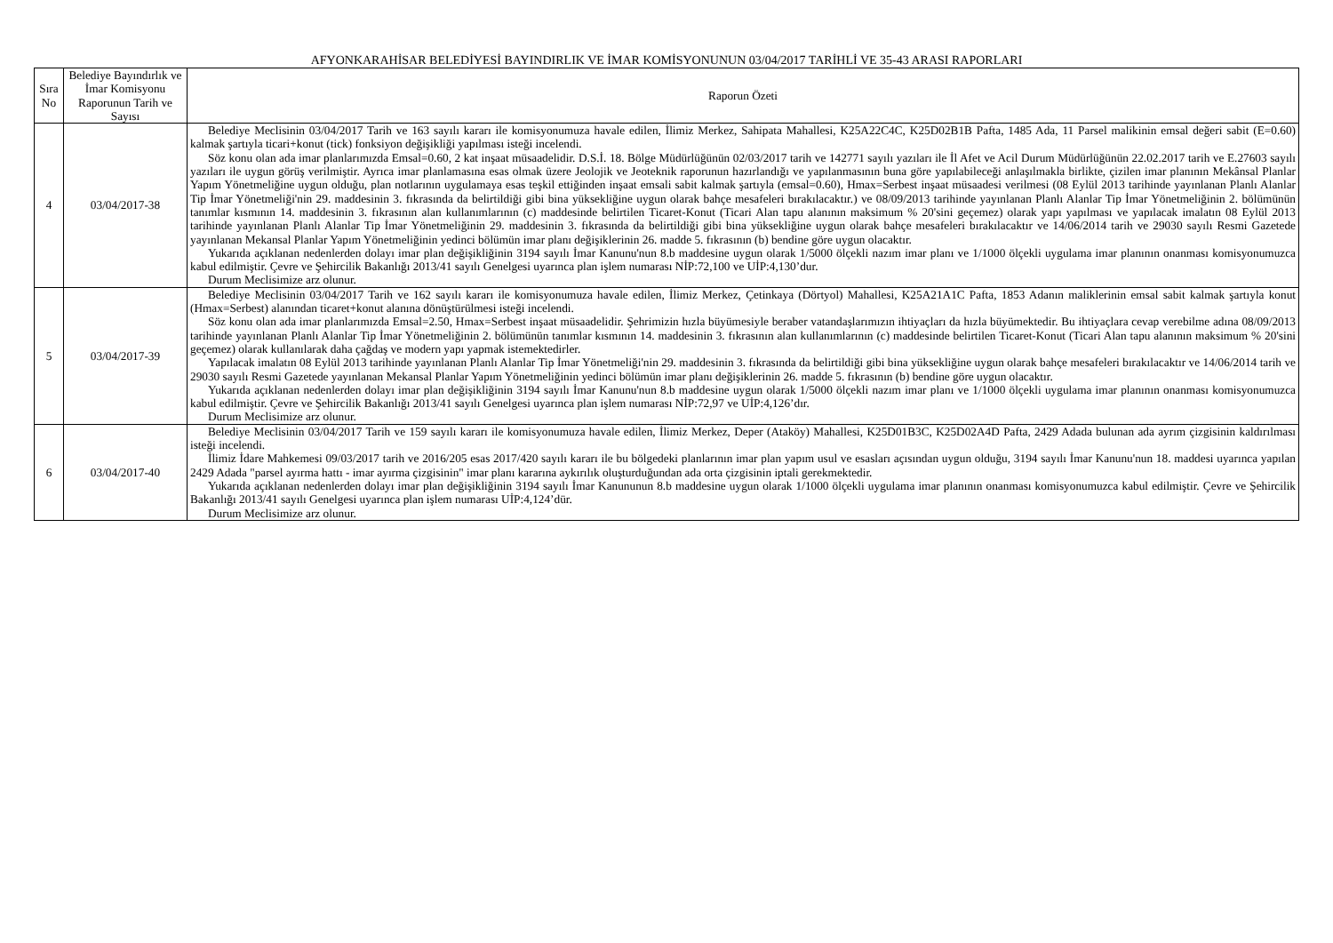AFYONKARAHİSAR BELEDİYESİ BAYINDIRLIK VE İMAR KOMİSYONUNUN 03/04/2017 TARİHLİ VE 35-43 ARASI RAPORLARI
| Sıra No | Belediye Bayındırlık ve İmar Komisyonu Raporunun Tarih ve Sayısı | Raporun Özeti |
| --- | --- | --- |
| 4 | 03/04/2017-38 | Belediye Meclisinin 03/04/2017 Tarih ve 163 sayılı kararı ile komisyonumuza havale edilen, İlimiz Merkez, Sahipata Mahallesi, K25A22C4C, K25D02B1B Pafta, 1485 Ada, 11 Parsel malikinin emsal değeri sabit (E=0.60) kalmak şartıyla ticari+konut (tick) fonksiyon değişikliği yapılması isteği incelendi. Söz konu olan ada imar planlarımızda Emsal=0.60, 2 kat inşaat müsaadelidir. D.S.İ. 18. Bölge Müdürlüğünün 02/03/2017 tarih ve 142771 sayılı yazıları ile İl Afet ve Acil Durum Müdürlüğünün 22.02.2017 tarih ve E.27603 sayılı yazıları ile uygun görüş verilmiştir. Ayrıca imar planlamasına esas olmak üzere Jeolojik ve Jeoteknik raporunun hazırlandığı ve yapılanmasının buna göre yapılabileceği anlaşılmakla birlikte, çizilen imar planının Mekânsal Planlar Yapım Yönetmeliğine uygun olduğu, plan notlarının uygulamaya esas teşkil ettiğinden inşaat emsali sabit kalmak şartıyla (emsal=0.60), Hmax=Serbest inşaat müsaadesi verilmesi (08 Eylül 2013 tarihinde yayınlanan Planlı Alanlar Tip İmar Yönetmeliği'nin 29. maddesinin 3. fıkrasında da belirtildiği gibi bina yüksekliğine uygun olarak bahçe mesafeleri bırakılacaktır.) ve 08/09/2013 tarihinde yayınlanan Planlı Alanlar Tip İmar Yönetmeliğinin 2. bölümünün tanımlar kısmının 14. maddesinin 3. fıkrasının alan kullanımlarının (c) maddesinde belirtilen Ticaret-Konut (Ticari Alan tapu alanının maksimum % 20'sini geçemez) olarak yapı yapılması ve yapılacak imalatın 08 Eylül 2013 tarihinde yayınlanan Planlı Alanlar Tip İmar Yönetmeliğinin 29. maddesinin 3. fıkrasında da belirtildiği gibi bina yüksekliğine uygun olarak bahçe mesafeleri bırakılacaktır ve 14/06/2014 tarih ve 29030 sayılı Resmi Gazetede yayınlanan Mekansal Planlar Yapım Yönetmeliğinin yedinci bölümün imar planı değişiklerinin 26. madde 5. fıkrasının (b) bendine göre uygun olacaktır. Yukarıda açıklanan nedenlerden dolayı imar plan değişikliğinin 3194 sayılı İmar Kanunu'nun 8.b maddesine uygun olarak 1/5000 ölçekli nazım imar planı ve 1/1000 ölçekli uygulama imar planının onanması komisyonumuzca kabul edilmiştir. Çevre ve Şehircilik Bakanlığı 2013/41 sayılı Genelgesi uyarınca plan işlem numarası NİP:72,100 ve UİP:4,130’dur. Durum Meclisimize arz olunur. |
| 5 | 03/04/2017-39 | Belediye Meclisinin 03/04/2017 Tarih ve 162 sayılı kararı ile komisyonumuza havale edilen, İlimiz Merkez, Çetinkaya (Dörtyol) Mahallesi, K25A21A1C Pafta, 1853 Adanın maliklerinin emsal sabit kalmak şartıyla konut (Hmax=Serbest) alanından ticaret+konut alanına dönüştürülmesi isteği incelendi. Söz konu olan ada imar planlarımızda Emsal=2.50, Hmax=Serbest inşaat müsaadelidir. Şehrimizin hızla büyümesiyle beraber vatandaşlarımızın ihtiyaçları da hızla büyümektedir. Bu ihtiyaçlara cevap verebilme adına 08/09/2013 tarihinde yayınlanan Planlı Alanlar Tip İmar Yönetmeliğinin 2. bölümünün tanımlar kısmının 14. maddesinin 3. fıkrasının alan kullanımlarının (c) maddesinde belirtilen Ticaret-Konut (Ticari Alan tapu alanının maksimum % 20'sini geçemez) olarak kullanılarak daha çağdaş ve modern yapı yapmak istemektedirler. Yapılacak imalatın 08 Eylül 2013 tarihinde yayınlanan Planlı Alanlar Tip İmar Yönetmeliği'nin 29. maddesinin 3. fıkrasında da belirtildiği gibi bina yüksekliğine uygun olarak bahçe mesafeleri bırakılacaktır ve 14/06/2014 tarih ve 29030 sayılı Resmi Gazetede yayınlanan Mekansal Planlar Yapım Yönetmeliğinin yedinci bölümün imar planı değişiklerinin 26. madde 5. fıkrasının (b) bendine göre uygun olacaktır. Yukarıda açıklanan nedenlerden dolayı imar plan değişikliğinin 3194 sayılı İmar Kanunu'nun 8.b maddesine uygun olarak 1/5000 ölçekli nazım imar planı ve 1/1000 ölçekli uygulama imar planının onanması komisyonumuzca kabul edilmiştir. Çevre ve Şehircilik Bakanlığı 2013/41 sayılı Genelgesi uyarınca plan işlem numarası NİP:72,97 ve UİP:4,126’dır. Durum Meclisimize arz olunur. |
| 6 | 03/04/2017-40 | Belediye Meclisinin 03/04/2017 Tarih ve 159 sayılı kararı ile komisyonumuza havale edilen, İlimiz Merkez, Deper (Ataköy) Mahallesi, K25D01B3C, K25D02A4D Pafta, 2429 Adada bulunan ada ayrım çizgisinin kaldırılması isteği incelendi. İlimiz İdare Mahkemesi 09/03/2017 tarih ve 2016/205 esas 2017/420 sayılı kararı ile bu bölgedeki planlarının imar plan yapım usul ve esasları açısından uygun olduğu, 3194 sayılı İmar Kanunu'nun 18. maddesi uyarınca yapılan 2429 Adada "parsel ayırma hattı - imar ayırma çizgisinin" imar planı kararına aykırılık oluşturduğundan ada orta çizgisinin iptali gerekmektedir. Yukarıda açıklanan nedenlerden dolayı imar plan değişikliğinin 3194 sayılı İmar Kanununun 8.b maddesine uygun olarak 1/1000 ölçekli uygulama imar planının onanması komisyonumuzca kabul edilmiştir. Çevre ve Şehircilik Bakanlığı 2013/41 sayılı Genelgesi uyarınca plan işlem numarası UİP:4,124’dür. Durum Meclisimize arz olunur. |